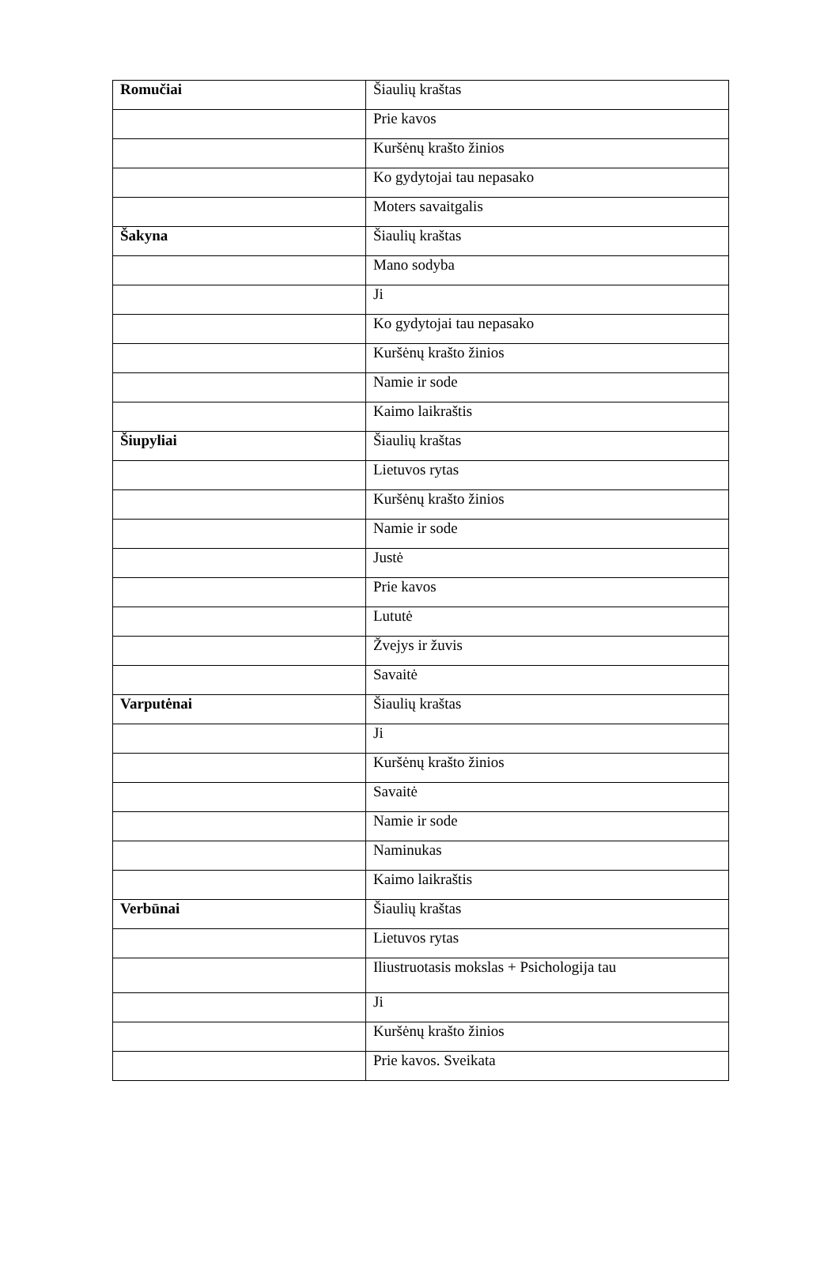| Romučiai | Šiaulių kraštas |
| | Prie kavos |
| | Kuršėnų krašto žinios |
| | Ko gydytojai tau nepasako |
| | Moters savaitgalis |
| Šakyna | Šiaulių kraštas |
| | Mano sodyba |
| | Ji |
| | Ko gydytojai tau nepasako |
| | Kuršėnų krašto žinios |
| | Namie ir sode |
| | Kaimo laikraštis |
| Šiupyliai | Šiaulių kraštas |
| | Lietuvos rytas |
| | Kuršėnų krašto žinios |
| | Namie ir sode |
| | Justė |
| | Prie kavos |
| | Lututė |
| | Žvejys ir žuvis |
| | Savaitė |
| Varputėnai | Šiaulių kraštas |
| | Ji |
| | Kuršėnų krašto žinios |
| | Savaitė |
| | Namie ir sode |
| | Naminukas |
| | Kaimo laikraštis |
| Verbūnai | Šiaulių kraštas |
| | Lietuvos rytas |
| | Iliustruotasis mokslas + Psichologija tau |
| | Ji |
| | Kuršėnų krašto žinios |
| | Prie kavos. Sveikata |